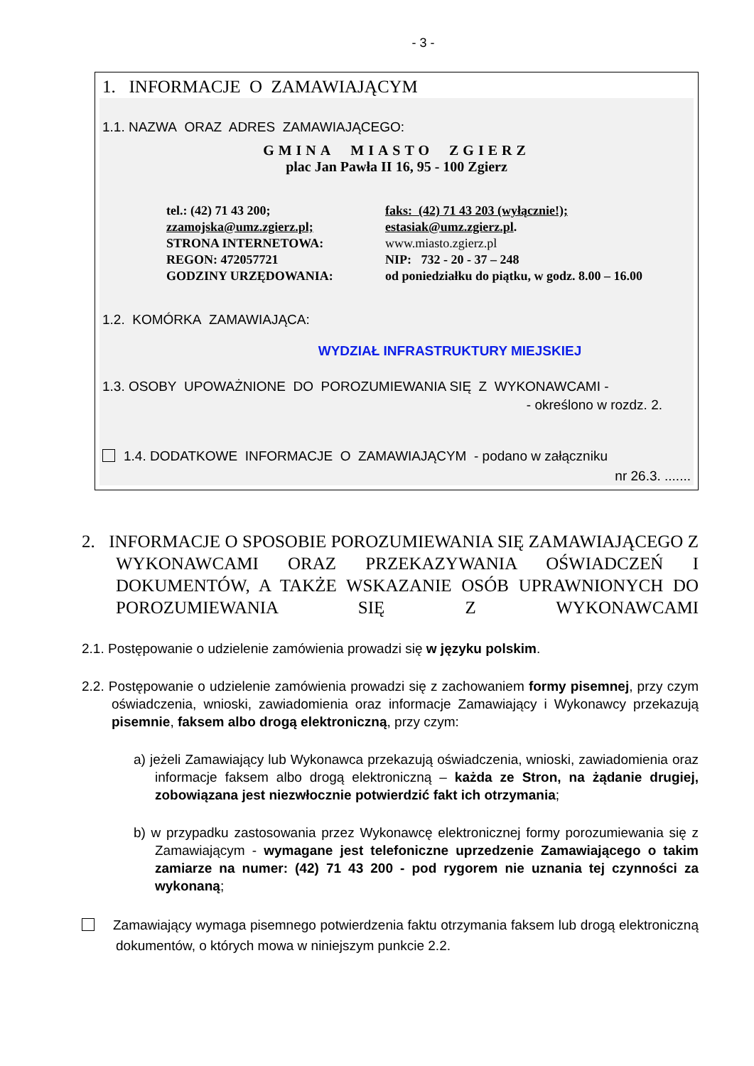- 3 -
1. INFORMACJE O ZAMAWIAJĄCYM
1.1. NAZWA ORAZ ADRES ZAMAWIAJĄCEGO:
GMINA MIASTO ZGIERZ
plac Jan Pawła II 16, 95 - 100 Zgierz
tel.: (42) 71 43 200;
faks: (42) 71 43 203 (wyłącznie!);
zzamojska@umz.zgierz.pl;
estasiak@umz.zgierz.pl.
STRONA INTERNETOWA:
www.miasto.zgierz.pl
REGON: 472057721
NIP: 732 - 20 - 37 – 248
GODZINY URZĘDOWANIA:
od poniedziałku do piątku, w godz. 8.00 – 16.00
1.2. KOMÓRKA ZAMAWIAJĄCA:
WYDZIAŁ INFRASTRUKTURY MIEJSKIEJ
1.3. OSOBY UPOWAŻNIONE DO POROZUMIEWANIA SIĘ Z WYKONAWCAMI -
- określono w rozdz. 2.
1.4. DODATKOWE INFORMACJE O ZAMAWIAJĄCYM - podano w załączniku
nr 26.3. .......
2. INFORMACJE O SPOSOBIE POROZUMIEWANIA SIĘ ZAMAWIAJĄCEGO Z WYKONAWCAMI ORAZ PRZEKAZYWANIA OŚWIADCZEŃ I DOKUMENTÓW, A TAKŻE WSKAZANIE OSÓB UPRAWNIONYCH DO POROZUMIEWANIA SIĘ Z WYKONAWCAMI
2.1. Postępowanie o udzielenie zamówienia prowadzi się w języku polskim.
2.2. Postępowanie o udzielenie zamówienia prowadzi się z zachowaniem formy pisemnej, przy czym oświadczenia, wnioski, zawiadomienia oraz informacje Zamawiający i Wykonawcy przekazują pisemnie, faksem albo drogą elektroniczną, przy czym:
a) jeżeli Zamawiający lub Wykonawca przekazują oświadczenia, wnioski, zawiadomienia oraz informacje faksem albo drogą elektroniczną – każda ze Stron, na żądanie drugiej, zobowiązana jest niezwłocznie potwierdzić fakt ich otrzymania;
b) w przypadku zastosowania przez Wykonawcę elektronicznej formy porozumiewania się z Zamawiającym - wymagane jest telefoniczne uprzedzenie Zamawiającego o takim zamiarze na numer: (42) 71 43 200 - pod rygorem nie uznania tej czynności za wykonaną;
Zamawiający wymaga pisemnego potwierdzenia faktu otrzymania faksem lub drogą elektroniczną dokumentów, o których mowa w niniejszym punkcie 2.2.